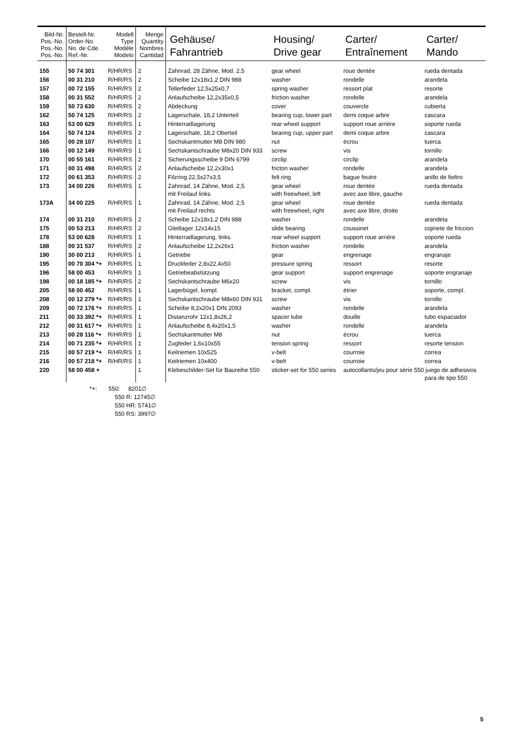| Bild-Nr. Pos.-No. Pos.-No. Pos.-No. | Bestell-Nr. Order-No. No. de Cde. Ref.-Nr. | Modell Type Modéle Modelo | Menge Quantity Nombres Cantidad | Gehäuse/ Fahrantrieb | Housing/ Drive gear | Carter/ Entraînement | Carter/ Mando |
| --- | --- | --- | --- | --- | --- | --- | --- |
| 155 | 50 74 301 | R/HR/RS | 2 | Zahnrad, 28 Zähne, Mod. 2,5 | gear wheel | roue dentée | rueda dentada |
| 156 | 00 31 210 | R/HR/RS | 2 | Scheibe 12x18x1,2 DIN 988 | washer | rondelle | arandela |
| 157 | 00 72 155 | R/HR/RS | 2 | Tellerfeder 12,5x25x0,7 | spring washer | ressort plat | resorte |
| 158 | 00 31 552 | R/HR/RS | 2 | Anlaufscheibe 12,2x35x0,5 | friction washer | rondelle | arandela |
| 159 | 50 73 630 | R/HR/RS | 2 | Abdeckung | cover | couvercle | cubierta |
| 162 | 50 74 125 | R/HR/RS | 2 | Lagerschale, 18,2 Unterteil | bearing cup, lower part | demi coque arbre | cascara |
| 163 | 53 00 629 | R/HR/RS | 1 | Hinterradlagerung | rear wheel support | support roue arrière | soporte rueda |
| 164 | 50 74 124 | R/HR/RS | 2 | Lagerschale, 18,2 Oberteil | bearing cup, upper part | demi coque arbre | cascara |
| 165 | 00 28 107 | R/HR/RS | 1 | Sechskantmutter M8 DIN 980 | nut | écrou | tuerca |
| 166 | 00 12 149 | R/HR/RS | 1 | Sechskantschraube M8x20 DIN 933 | screw | vis | tornillo |
| 170 | 00 55 161 | R/HR/RS | 2 | Sicherungsscheibe 9 DIN 6799 | circlip | circlip | arandela |
| 171 | 00 31 498 | R/HR/RS | 2 | Anlaufscheibe 12,2x30x1 | fricton washer | rondelle | arandela |
| 172 | 00 61 353 | R/HR/RS | 2 | Filzring 22,5x27x3,5 | felt ring | bague feutre | anillo de fieltro |
| 173 | 34 00 226 | R/HR/RS | 1 | Zahnrad, 14 Zähne, Mod. 2,5 mit Freilauf links | gear wheel with freewheel, left | roue dentée avec axe libre, gauche | rueda dentada |
| 173A | 34 00 225 | R/HR/RS | 1 | Zahnrad, 14 Zähne, Mod. 2,5 mit Freilauf rechts | gear wheel with freewheel, right | roue dentée avec axe libre, droite | rueda dentada |
| 174 | 00 31 210 | R/HR/RS | 2 | Scheibe 12x18x1,2 DIN 988 | washer | rondelle | arandela |
| 175 | 00 53 213 | R/HR/RS | 2 | Gleitlager 12x14x15 | slide bearing | coussinet | cojinete de friccion |
| 178 | 53 00 628 | R/HR/RS | 1 | Hinterradlagerung, links | rear wheel support | support roue arrière | soporte rueda |
| 188 | 00 31 537 | R/HR/RS | 2 | Anlaufscheibe 12,2x26x1 | friction washer | rondelle | arandela |
| 190 | 30 00 213 | R/HR/RS | 1 | Getriebe | gear | engrenage | engranaje |
| 195 | 00 70 304 *+ | R/HR/RS | 1 | Druckfeder 2,8x22,4x50 | pressure spring | ressort | resorte |
| 196 | 58 00 453 | R/HR/RS | 1 | Getriebeabstützung | gear support | support engrenage | soporte engranaje |
| 198 | 00 18 185 *+ | R/HR/RS | 2 | Sechskantschraube M6x20 | screw | vis | tornillo |
| 205 | 58 00 452 | R/HR/RS | 1 | Lagerbügel, kompl. | bracket, compl. | étrier | soporte, compl. |
| 208 | 00 12 279 *+ | R/HR/RS | 1 | Sechskantschraube M8x60 DIN 931 | screw | vis | tornillo |
| 209 | 00 72 176 *+ | R/HR/RS | 1 | Scheibe 8,2x20x1 DIN 2093 | washer | rondelle | arandela |
| 211 | 00 33 392 *+ | R/HR/RS | 1 | Distanzrohr 12x1,8x26,2 | spacer tube | douille | tubo espaciador |
| 212 | 00 31 617 *+ | R/HR/RS | 1 | Anlaufscheibe 8,4x20x1,5 | washer | rondelle | arandela |
| 213 | 00 28 116 *+ | R/HR/RS | 1 | Sechskantmutter M8 | nut | écrou | tuerca |
| 214 | 00 71 235 *+ | R/HR/RS | 1 | Zugfeder 1,6x10x55 | tension spring | ressort | resorte tension |
| 215 | 00 57 219 *+ | R/HR/RS | 1 | Keilriemen 10x525 | v-belt | courroie | correa |
| 216 | 00 57 218 *+ | R/HR/RS | 1 | Keilriemen 10x400 | v-belt | courroie | correa |
| 220 | 58 00 458 + | | 1 | Klebeschilder-Set für Baureihe 550 | sticker-set for 550 series | autocollants/jeu pour série 550 juego de adhesivos para de tipo 550 | |
*+: 550: 8201∅
550 R: 12745∅
550 HR: 5741∅
550 RS: 3997∅
5